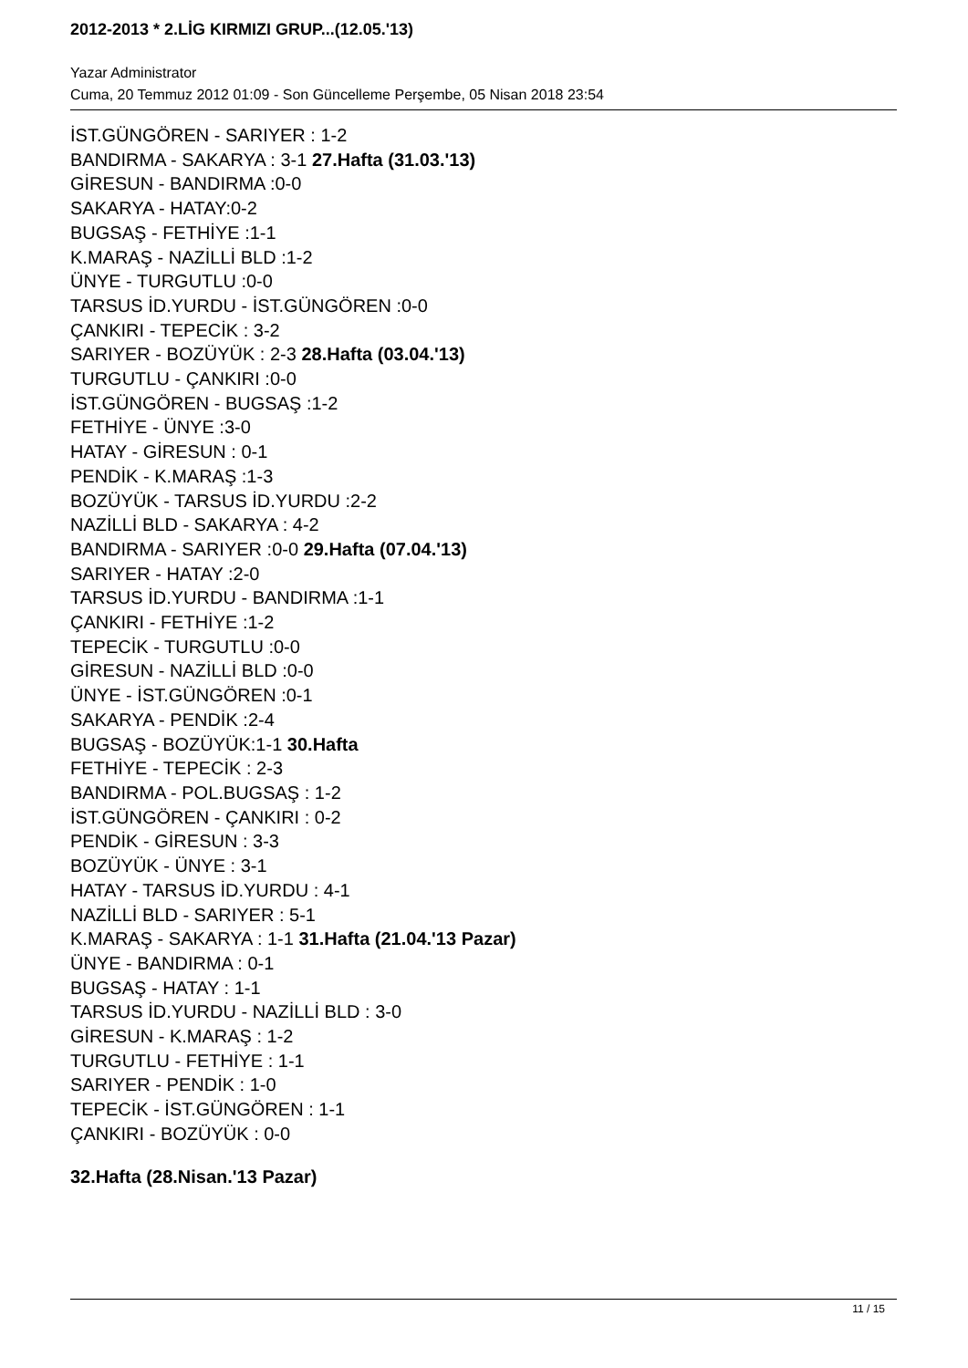2012-2013 * 2.LİG KIRMIZI GRUP...(12.05.'13)
Yazar Administrator
Cuma, 20 Temmuz 2012 01:09 - Son Güncelleme Perşembe, 05 Nisan 2018 23:54
İST.GÜNGÖREN - SARIYER : 1-2
BANDIRMA - SAKARYA : 3-1 27.Hafta (31.03.'13)
GİRESUN - BANDIRMA :0-0
SAKARYA - HATAY:0-2
BUGSAŞ - FETHİYE :1-1
K.MARAŞ - NAZİLLİ BLD :1-2
ÜNYE - TURGUTLU :0-0
TARSUS İD.YURDU - İST.GÜNGÖREN :0-0
ÇANKIRI - TEPECİK : 3-2
SARIYER - BOZÜYÜK : 2-3 28.Hafta (03.04.'13)
TURGUTLU - ÇANKIRI :0-0
İST.GÜNGÖREN - BUGSAŞ :1-2
FETHİYE - ÜNYE :3-0
HATAY - GİRESUN : 0-1
PENDİK - K.MARAŞ :1-3
BOZÜYÜK - TARSUS İD.YURDU :2-2
NAZİLLİ BLD - SAKARYA : 4-2
BANDIRMA - SARIYER :0-0 29.Hafta (07.04.'13)
SARIYER - HATAY :2-0
TARSUS İD.YURDU - BANDIRMA :1-1
ÇANKIRI - FETHİYE :1-2
TEPECİK - TURGUTLU :0-0
GİRESUN - NAZİLLİ BLD :0-0
ÜNYE - İST.GÜNGÖREN :0-1
SAKARYA - PENDİK :2-4
BUGSAŞ - BOZÜYÜK:1-1 30.Hafta
FETHİYE - TEPECİK : 2-3
BANDIRMA - POL.BUGSAŞ : 1-2
İST.GÜNGÖREN - ÇANKIRI : 0-2
PENDİK - GİRESUN : 3-3
BOZÜYÜK - ÜNYE : 3-1
HATAY - TARSUS İD.YURDU : 4-1
NAZİLLİ BLD - SARIYER : 5-1
K.MARAŞ - SAKARYA : 1-1 31.Hafta (21.04.'13 Pazar)
ÜNYE - BANDIRMA : 0-1
BUGSAŞ - HATAY : 1-1
TARSUS İD.YURDU - NAZİLLİ BLD : 3-0
GİRESUN - K.MARAŞ : 1-2
TURGUTLU - FETHİYE : 1-1
SARIYER - PENDİK : 1-0
TEPECİK - İST.GÜNGÖREN : 1-1
ÇANKIRI - BOZÜYÜK : 0-0
32.Hafta (28.Nisan.'13 Pazar)
11 / 15